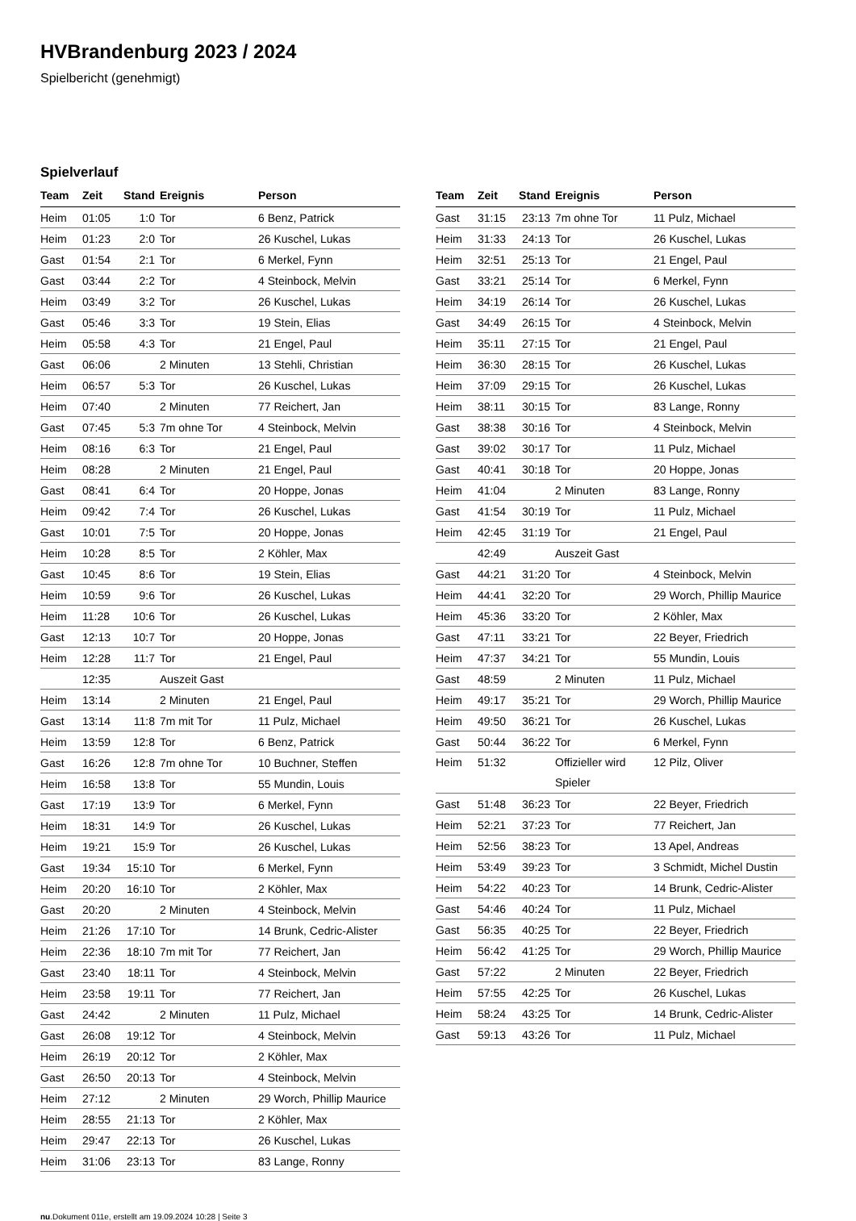HVBrandenburg 2023 / 2024
Spielbericht (genehmigt)
Spielverlauf
| Team | Zeit | Stand | Ereignis | Person |
| --- | --- | --- | --- | --- |
| Heim | 01:05 | 1:0 | Tor | 6 Benz, Patrick |
| Heim | 01:23 | 2:0 | Tor | 26 Kuschel, Lukas |
| Gast | 01:54 | 2:1 | Tor | 6 Merkel, Fynn |
| Gast | 03:44 | 2:2 | Tor | 4 Steinbock, Melvin |
| Heim | 03:49 | 3:2 | Tor | 26 Kuschel, Lukas |
| Gast | 05:46 | 3:3 | Tor | 19 Stein, Elias |
| Heim | 05:58 | 4:3 | Tor | 21 Engel, Paul |
| Gast | 06:06 | | 2 Minuten | 13 Stehli, Christian |
| Heim | 06:57 | 5:3 | Tor | 26 Kuschel, Lukas |
| Heim | 07:40 | | 2 Minuten | 77 Reichert, Jan |
| Gast | 07:45 | 5:3 | 7m ohne Tor | 4 Steinbock, Melvin |
| Heim | 08:16 | 6:3 | Tor | 21 Engel, Paul |
| Heim | 08:28 | | 2 Minuten | 21 Engel, Paul |
| Gast | 08:41 | 6:4 | Tor | 20 Hoppe, Jonas |
| Heim | 09:42 | 7:4 | Tor | 26 Kuschel, Lukas |
| Gast | 10:01 | 7:5 | Tor | 20 Hoppe, Jonas |
| Heim | 10:28 | 8:5 | Tor | 2 Köhler, Max |
| Gast | 10:45 | 8:6 | Tor | 19 Stein, Elias |
| Heim | 10:59 | 9:6 | Tor | 26 Kuschel, Lukas |
| Heim | 11:28 | 10:6 | Tor | 26 Kuschel, Lukas |
| Gast | 12:13 | 10:7 | Tor | 20 Hoppe, Jonas |
| Heim | 12:28 | 11:7 | Tor | 21 Engel, Paul |
| | 12:35 | | Auszeit Gast | |
| Heim | 13:14 | | 2 Minuten | 21 Engel, Paul |
| Gast | 13:14 | 11:8 | 7m mit Tor | 11 Pulz, Michael |
| Heim | 13:59 | 12:8 | Tor | 6 Benz, Patrick |
| Gast | 16:26 | 12:8 | 7m ohne Tor | 10 Buchner, Steffen |
| Heim | 16:58 | 13:8 | Tor | 55 Mundin, Louis |
| Gast | 17:19 | 13:9 | Tor | 6 Merkel, Fynn |
| Heim | 18:31 | 14:9 | Tor | 26 Kuschel, Lukas |
| Heim | 19:21 | 15:9 | Tor | 26 Kuschel, Lukas |
| Gast | 19:34 | 15:10 | Tor | 6 Merkel, Fynn |
| Heim | 20:20 | 16:10 | Tor | 2 Köhler, Max |
| Gast | 20:20 | | 2 Minuten | 4 Steinbock, Melvin |
| Heim | 21:26 | 17:10 | Tor | 14 Brunk, Cedric-Alister |
| Heim | 22:36 | 18:10 | 7m mit Tor | 77 Reichert, Jan |
| Gast | 23:40 | 18:11 | Tor | 4 Steinbock, Melvin |
| Heim | 23:58 | 19:11 | Tor | 77 Reichert, Jan |
| Gast | 24:42 | | 2 Minuten | 11 Pulz, Michael |
| Gast | 26:08 | 19:12 | Tor | 4 Steinbock, Melvin |
| Heim | 26:19 | 20:12 | Tor | 2 Köhler, Max |
| Gast | 26:50 | 20:13 | Tor | 4 Steinbock, Melvin |
| Heim | 27:12 | | 2 Minuten | 29 Worch, Phillip Maurice |
| Heim | 28:55 | 21:13 | Tor | 2 Köhler, Max |
| Heim | 29:47 | 22:13 | Tor | 26 Kuschel, Lukas |
| Heim | 31:06 | 23:13 | Tor | 83 Lange, Ronny |
| Team | Zeit | Stand | Ereignis | Person |
| --- | --- | --- | --- | --- |
| Gast | 31:15 | 23:13 | 7m ohne Tor | 11 Pulz, Michael |
| Heim | 31:33 | 24:13 | Tor | 26 Kuschel, Lukas |
| Heim | 32:51 | 25:13 | Tor | 21 Engel, Paul |
| Gast | 33:21 | 25:14 | Tor | 6 Merkel, Fynn |
| Heim | 34:19 | 26:14 | Tor | 26 Kuschel, Lukas |
| Gast | 34:49 | 26:15 | Tor | 4 Steinbock, Melvin |
| Heim | 35:11 | 27:15 | Tor | 21 Engel, Paul |
| Heim | 36:30 | 28:15 | Tor | 26 Kuschel, Lukas |
| Heim | 37:09 | 29:15 | Tor | 26 Kuschel, Lukas |
| Heim | 38:11 | 30:15 | Tor | 83 Lange, Ronny |
| Gast | 38:38 | 30:16 | Tor | 4 Steinbock, Melvin |
| Gast | 39:02 | 30:17 | Tor | 11 Pulz, Michael |
| Gast | 40:41 | 30:18 | Tor | 20 Hoppe, Jonas |
| Heim | 41:04 | | 2 Minuten | 83 Lange, Ronny |
| Gast | 41:54 | 30:19 | Tor | 11 Pulz, Michael |
| Heim | 42:45 | 31:19 | Tor | 21 Engel, Paul |
| | 42:49 | | Auszeit Gast | |
| Gast | 44:21 | 31:20 | Tor | 4 Steinbock, Melvin |
| Heim | 44:41 | 32:20 | Tor | 29 Worch, Phillip Maurice |
| Heim | 45:36 | 33:20 | Tor | 2 Köhler, Max |
| Gast | 47:11 | 33:21 | Tor | 22 Beyer, Friedrich |
| Heim | 47:37 | 34:21 | Tor | 55 Mundin, Louis |
| Gast | 48:59 | | 2 Minuten | 11 Pulz, Michael |
| Heim | 49:17 | 35:21 | Tor | 29 Worch, Phillip Maurice |
| Heim | 49:50 | 36:21 | Tor | 26 Kuschel, Lukas |
| Gast | 50:44 | 36:22 | Tor | 6 Merkel, Fynn |
| Heim | 51:32 | | Offizieller wird Spieler | 12 Pilz, Oliver |
| Gast | 51:48 | 36:23 | Tor | 22 Beyer, Friedrich |
| Heim | 52:21 | 37:23 | Tor | 77 Reichert, Jan |
| Heim | 52:56 | 38:23 | Tor | 13 Apel, Andreas |
| Heim | 53:49 | 39:23 | Tor | 3 Schmidt, Michel Dustin |
| Heim | 54:22 | 40:23 | Tor | 14 Brunk, Cedric-Alister |
| Gast | 54:46 | 40:24 | Tor | 11 Pulz, Michael |
| Gast | 56:35 | 40:25 | Tor | 22 Beyer, Friedrich |
| Heim | 56:42 | 41:25 | Tor | 29 Worch, Phillip Maurice |
| Gast | 57:22 | | 2 Minuten | 22 Beyer, Friedrich |
| Heim | 57:55 | 42:25 | Tor | 26 Kuschel, Lukas |
| Heim | 58:24 | 43:25 | Tor | 14 Brunk, Cedric-Alister |
| Gast | 59:13 | 43:26 | Tor | 11 Pulz, Michael |
nu.Dokument 011e, erstellt am 19.09.2024 10:28 | Seite 3